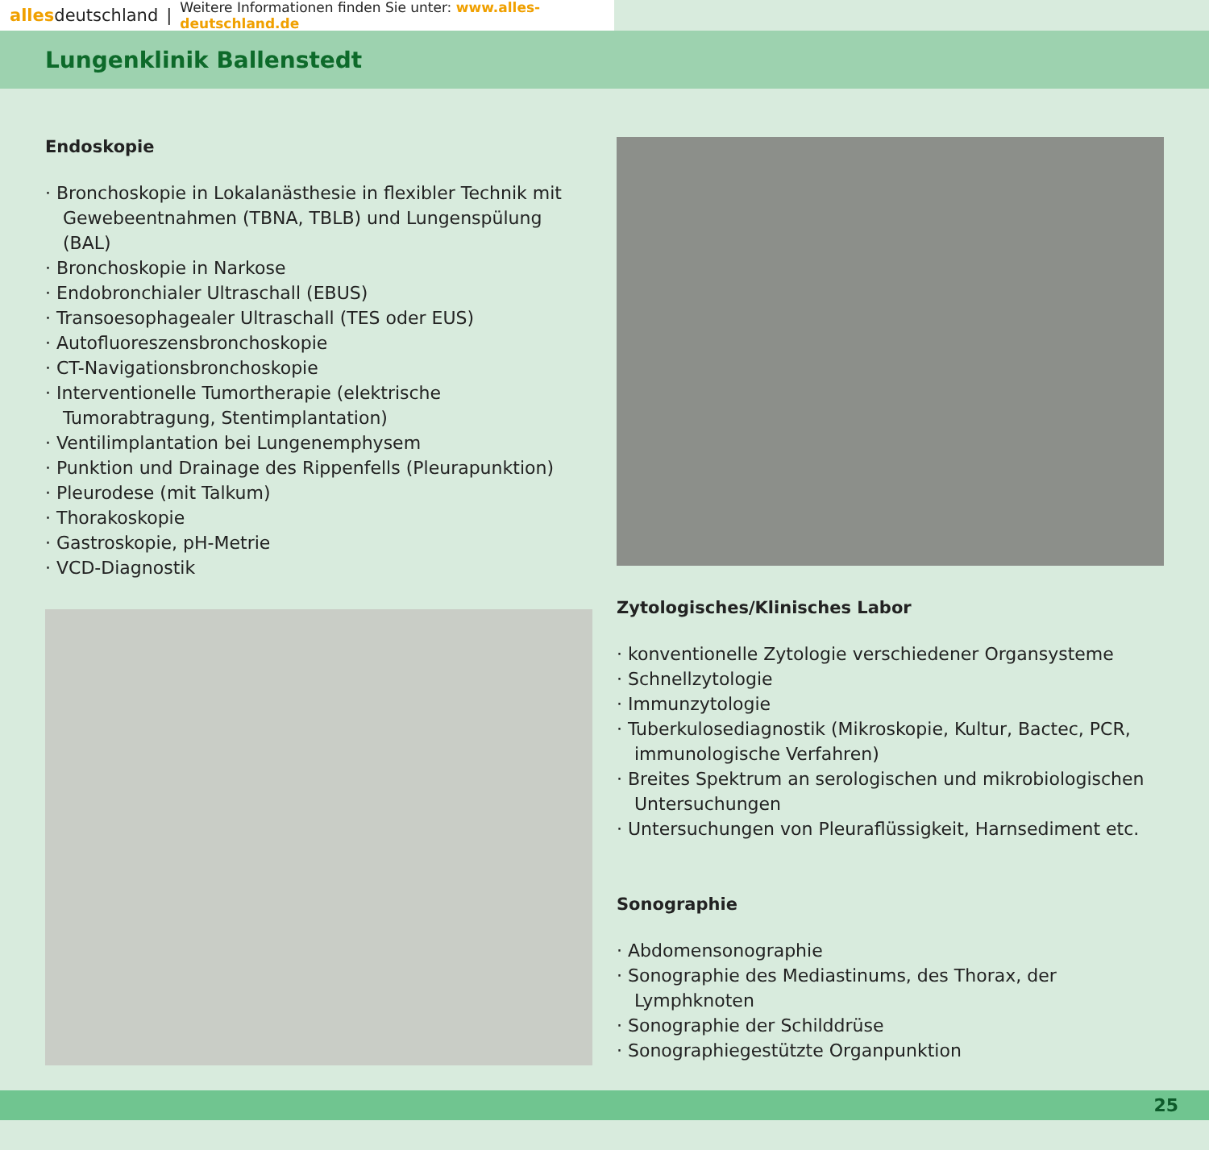allesdeutschland | Weitere Informationen finden Sie unter: www.alles-deutschland.de
Lungenklinik Ballenstedt
Endoskopie
· Bronchoskopie in Lokalanästhesie in flexibler Technik mit Gewebeentnahmen (TBNA, TBLB) und Lungenspülung (BAL)
· Bronchoskopie in Narkose
· Endobronchialer Ultraschall (EBUS)
· Transoesophagealer Ultraschall (TES oder EUS)
· Autofluoreszensbronchoskopie
· CT-Navigationsbronchoskopie
· Interventionelle Tumortherapie (elektrische Tumorabtragung, Stentimplantation)
· Ventilimplantation bei Lungenemphysem
· Punktion und Drainage des Rippenfells (Pleurapunktion)
· Pleurodese (mit Talkum)
· Thorakoskopie
· Gastroskopie, pH-Metrie
· VCD-Diagnostik
Zytologisches/Klinisches Labor
· konventionelle Zytologie verschiedener Organsysteme
· Schnellzytologie
· Immunzytologie
· Tuberkulosediagnostik (Mikroskopie, Kultur, Bactec, PCR, immunologische Verfahren)
· Breites Spektrum an serologischen und mikrobiologischen Untersuchungen
· Untersuchungen von Pleuraflüssigkeit, Harnsediment etc.
Sonographie
· Abdomensonographie
· Sonographie des Mediastinums, des Thorax, der Lymphknoten
· Sonographie der Schilddrüse
· Sonographiegestützte Organpunktion
25